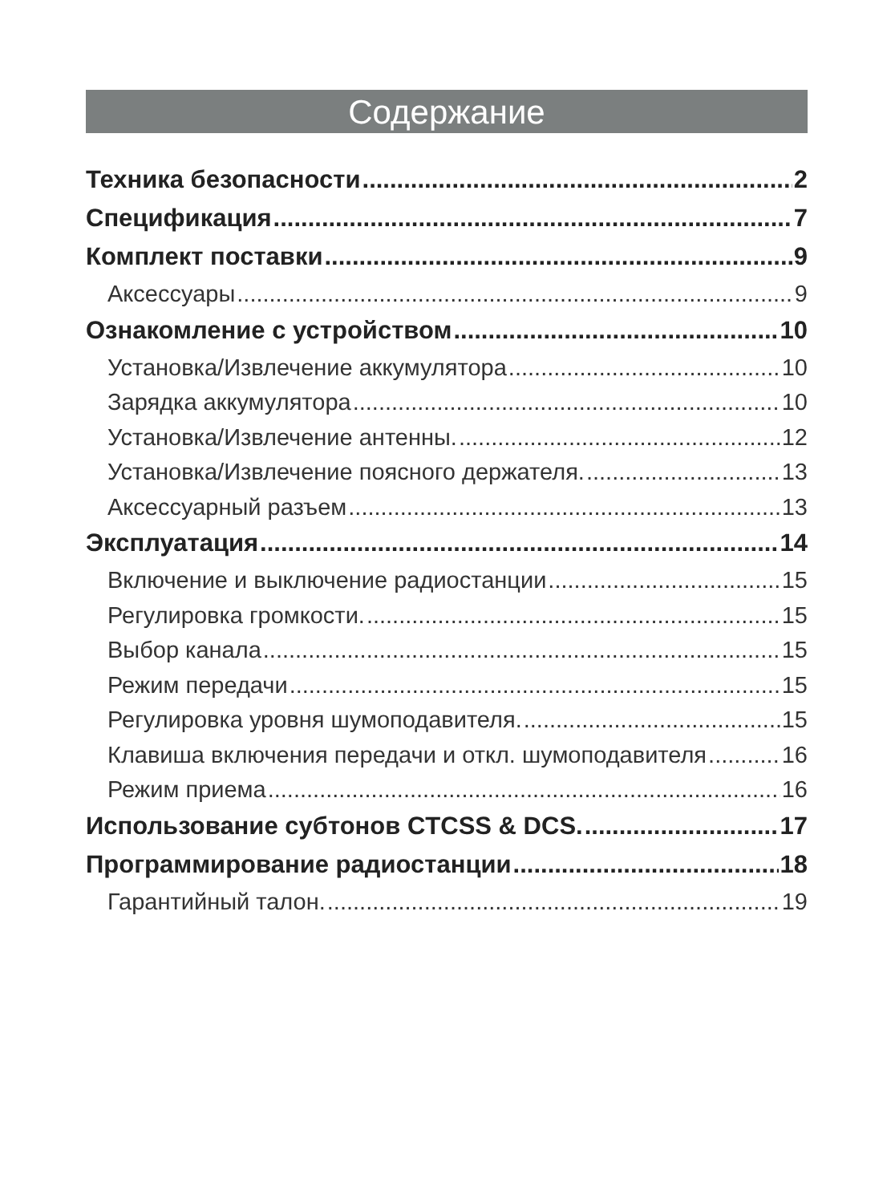Содержание
Техника безопасности 2
Спецификация 7
Комплект поставки 9
Аксессуары 9
Ознакомление с устройством 10
Установка/Извлечение аккумулятора 10
Зарядка аккумулятора 10
Установка/Извлечение антенны. 12
Установка/Извлечение поясного держателя. 13
Аксессуарный разъем 13
Эксплуатация 14
Включение и выключение радиостанции 15
Регулировка громкости. 15
Выбор канала 15
Режим передачи 15
Регулировка уровня шумоподавителя. 15
Клавиша включения передачи и откл. шумоподавителя 16
Режим приема 16
Использование субтонов CTCSS & DCS. 17
Программирование радиостанции 18
Гарантийный талон. 19